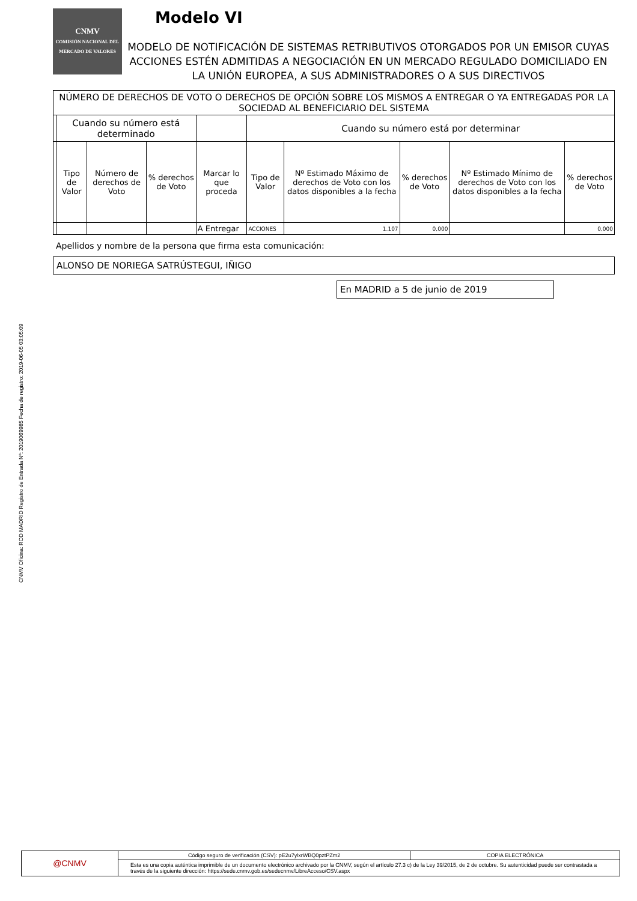CNMV Oficina: ROD MADRID Registro de Entrada Nº: 2019069985 Fecha de registro: 2019-06-05 03:05:09
CNMV
COMISIÓN NACIONAL DEL MERCADO DE VALORES
Modelo VI
MODELO DE NOTIFICACIÓN DE SISTEMAS RETRIBUTIVOS OTORGADOS POR UN EMISOR CUYAS ACCIONES ESTÉN ADMITIDAS A NEGOCIACIÓN EN UN MERCADO REGULADO DOMICILIADO EN LA UNIÓN EUROPEA, A SUS ADMINISTRADORES O A SUS DIRECTIVOS
| NÚMERO DE DERECHOS DE VOTO O DERECHOS DE OPCIÓN SOBRE LOS MISMOS A ENTREGAR O YA ENTREGADAS POR LA SOCIEDAD AL BENEFICIARIO DEL SISTEMA | | | | | | | | | |
| --- | --- | --- | --- | --- | --- | --- | --- | --- | --- |
| | Cuando su número está determinado | | | | Cuando su número está por determinar | | | | |
| | Tipo de Valor | Número de derechos de Voto | % derechos de Voto | Marcar lo que proceda | Tipo de Valor | Nº Estimado Máximo de derechos de Voto con los datos disponibles a la fecha | % derechos de Voto | Nº Estimado Mínimo de derechos de Voto con los datos disponibles a la fecha | % derechos de Voto |
| | | | | A Entregar | ACCIONES | 1.107 | 0,000 | | 0,000 |
Apellidos y nombre de la persona que firma esta comunicación:
ALONSO DE NORIEGA SATRÚSTEGUI, IÑIGO
En MADRID a 5 de junio de 2019
@CNMV
Código seguro de verificación (CSV): pE2u7ylxrWBQ0pztPZm2
COPIA ELECTRÓNICA
Esta es una copia auténtica imprimible de un documento electrónico archivado por la CNMV, según el artículo 27.3 c) de la Ley 39/2015, de 2 de octubre. Su autenticidad puede ser contrastada a través de la siguiente dirección: https://sede.cnmv.gob.es/sedecnmv/LibreAcceso/CSV.aspx